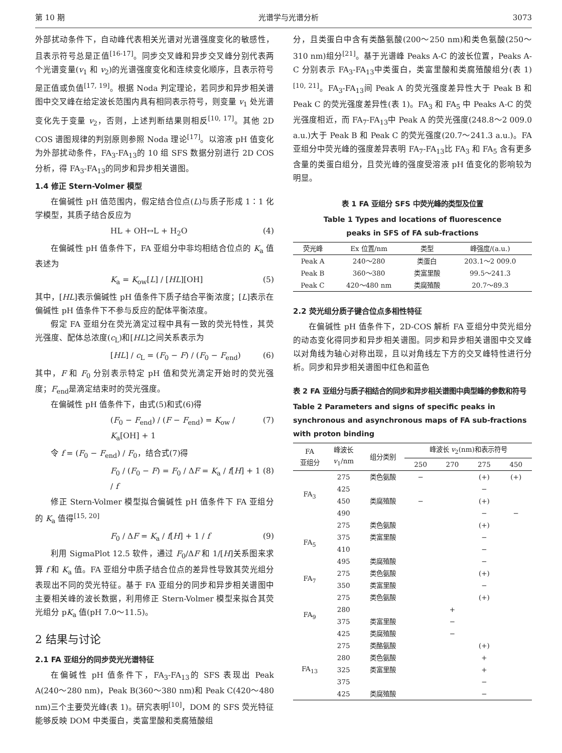第 10 期 光谱学与光谱分析 3073
外部扰动条件下，自动峰代表相关光谱对光谱强度变化的敏感性，且表示符号总是正值<sup>[16-17]</sup>。同步交叉峰和异步交叉峰分别代表两个光谱变量(v<sub>1</sub> 和 v<sub>2</sub>)的光谱强度变化和连续变化顺序，且表示符号是正值或负值<sup>[17, 19]</sup>。根据 Noda 判定理论，若同步和异步相关谱图中交叉峰在给定波长范围内具有相同表示符号，则变量 v<sub>1</sub> 处光谱变化先于变量 v<sub>2</sub>，否则，上述判断结果则相反<sup>[10, 17]</sup>。其他 2D COS 谱图规律的判别原则参照 Noda 理论<sup>[17]</sup>。以溶液 pH 值变化为外部扰动条件，FA<sub>3</sub>-FA<sub>13</sub>的 10 组 SFS 数据分别进行 2D COS 分析，得 FA<sub>3</sub>-FA<sub>13</sub>的同步和异步相关谱图。
1.4 修正 Stern-Volmer 模型
在偏碱性 pH 值范围内，假定结合位点(L)与质子形成 1∶1 化学模型，其质子结合反应为
HL + OH↔L + H<sub>2</sub>O (4)
在偏碱性 pH 值条件下，FA 亚组分中非均相结合位点的 K<sub>a</sub> 值表述为
K<sub>a</sub> = K<sub>ow</sub>[L] / [HL][OH] (5)
其中，[HL]表示偏碱性 pH 值条件下质子结合平衡浓度；[L]表示在偏碱性 pH 值条件下不参与反应的配体平衡浓度。
假定 FA 亚组分在荧光滴定过程中具有一致的荧光特性，其荧光强度、配体总浓度(c<sub>L</sub>)和[HL]之间关系表示为
[HL] / c<sub>L</sub> = (F<sub>0</sub> − F) / (F<sub>0</sub> − F<sub>end</sub>) (6)
其中，F 和 F<sub>0</sub> 分别表示特定 pH 值和荧光滴定开始时的荧光强度；F<sub>end</sub>是滴定结束时的荧光强度。
在偏碱性 pH 值条件下，由式(5)和式(6)得
(F<sub>0</sub> − F<sub>end</sub>) / (F − F<sub>end</sub>) = K<sub>ow</sub> / K<sub>a</sub>[OH] + 1 (7)
令 f = (F<sub>0</sub> − F<sub>end</sub>) / F<sub>0</sub>，结合式(7)得
F<sub>0</sub> / (F<sub>0</sub> − F) = F<sub>0</sub> / ΔF = K<sub>a</sub> / f[H] + 1 / f (8)
修正 Stern-Volmer 模型拟合偏碱性 pH 值条件下 FA 亚组分的 K<sub>a</sub> 值得<sup>[15, 20]</sup>
F<sub>0</sub> / ΔF = K<sub>a</sub> / f[H] + 1 / f (9)
利用 SigmaPlot 12.5 软件，通过 F<sub>0</sub>/ΔF 和 1/[H]关系图来求算 f 和 K<sub>a</sub> 值。FA 亚组分中质子结合位点的差异性导致其荧光组分表现出不同的荧光特征。基于 FA 亚组分的同步和异步相关谱图中主要相关峰的波长数据，利用修正 Stern-Volmer 模型来拟合其荧光组分 pK<sub>a</sub> 值(pH 7.0～11.5)。
2 结果与讨论
2.1 FA 亚组分的同步荧光光谱特征
在偏碱性 pH 值条件下，FA<sub>3</sub>-FA<sub>13</sub>的 SFS 表现出 Peak A(240～280 nm)，Peak B(360～380 nm)和 Peak C(420～480 nm)三个主要荧光峰(表 1)。研究表明<sup>[10]</sup>，DOM 的 SFS 荧光特征能够反映 DOM 中类蛋白，类富里酸和类腐殖酸组
分，且类蛋白中含有类酪氨酸(200～250 nm)和类色氨酸(250～310 nm)组分<sup>[21]</sup>。基于光谱峰 Peaks A-C 的波长位置，Peaks A-C 分别表示 FA<sub>3</sub>-FA<sub>13</sub>中类蛋白，类富里酸和类腐殖酸组分(表 1)<sup>[10, 21]</sup>。FA<sub>3</sub>-FA<sub>13</sub>间 Peak A 的荧光强度差异性大于 Peak B 和 Peak C 的荧光强度差异性(表 1)。FA<sub>3</sub> 和 FA<sub>5</sub> 中 Peaks A-C 的荧光强度相近，而 FA<sub>7</sub>-FA<sub>13</sub>中 Peak A 的荧光强度(248.8～2 009.0 a.u.)大于 Peak B 和 Peak C 的荧光强度(20.7～241.3 a.u.)。FA 亚组分中荧光峰的强度差异表明 FA<sub>7</sub>-FA<sub>13</sub>比 FA<sub>3</sub> 和 FA<sub>5</sub> 含有更多含量的类蛋白组分，且荧光峰的强度受溶液 pH 值变化的影响较为明显。
表 1 FA 亚组分 SFS 中荧光峰的类型及位置
Table 1 Types and locations of fluorescence
peaks in SFS of FA sub-fractions
| 荧光峰 | Ex 位置/nm | 类型 | 峰强度/(a.u.) |
| --- | --- | --- | --- |
| Peak A | 240～280 | 类蛋白 | 203.1～2 009.0 |
| Peak B | 360～380 | 类富里酸 | 99.5～241.3 |
| Peak C | 420～480 nm | 类腐殖酸 | 20.7～89.3 |
2.2 荧光组分质子键合位点多相性特征
在偏碱性 pH 值条件下，2D-COS 解析 FA 亚组分中荧光组分的动态变化得同步和异步相关谱图。同步和异步相关谱图中交叉峰以对角线为轴心对称出现，且以对角线左下方的交叉峰特性进行分析。同步和异步相关谱图中红色和蓝色
表 2 FA 亚组分与质子相结合的同步和异步相关谱图中典型峰的参数和符号
Table 2 Parameters and signs of specific peaks in synchronous and asynchronous maps of FA sub-fractions with proton binding
| FA 亚组分 | 峰波长 v<sub>1</sub>/nm | 组分类别 | 峰波长 v<sub>2</sub>(nm)和表示符号 | | | |
| --- | --- | --- | --- | --- | --- | --- |
| | | | 250 | 270 | 275 | 450 |
| FA<sub>3</sub> | 275 | 类色氨酸 | − | | (+) | (+) |
| | 425 | | | | − | |
| | 450 | 类腐殖酸 | − | | (+) | |
| | 490 | | | | − | − |
| FA<sub>5</sub> | 275 | 类色氨酸 | | | (+) | |
| | 375 | 类富里酸 | | | − | |
| | 410 | | | | − | |
| | 495 | 类腐殖酸 | | | − | |
| FA<sub>7</sub> | 275 | 类色氨酸 | | | (+) | |
| | 350 | 类富里酸 | | | − | |
| FA<sub>9</sub> | 275 | 类色氨酸 | | | (+) | |
| | 280 | | | + | | |
| | 375 | 类富里酸 | | − | | |
| | 425 | 类腐殖酸 | | − | | |
| FA<sub>13</sub> | 275 | 类酪氨酸 | | | (+) | |
| | 280 | 类色氨酸 | | | + | |
| | 325 | 类富里酸 | | | + | |
| | 375 | | | | − | |
| | 425 | 类腐殖酸 | | | − | |